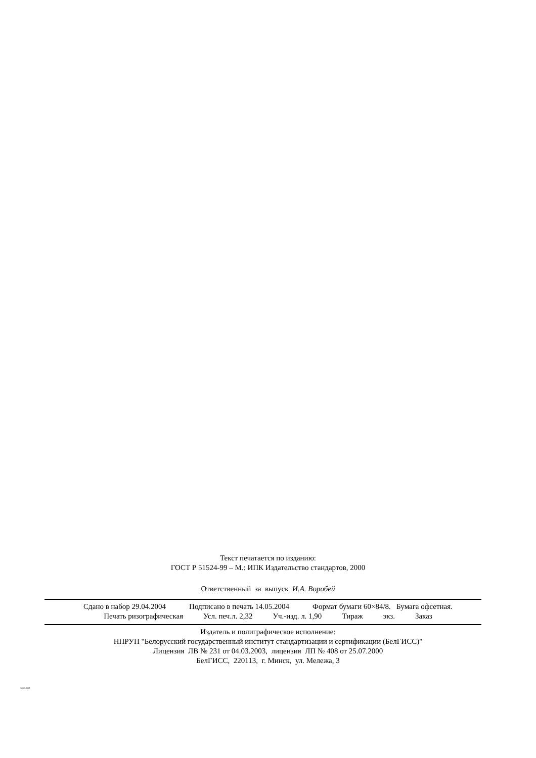Текст печатается по изданию:
ГОСТ Р 51524-99 – М.: ИПК Издательство стандартов, 2000
Ответственный за выпуск И.А. Воробей
Сдано в набор 29.04.2004 Подписано в печать 14.05.2004 Формат бумаги 60×84/8. Бумага офсетная.
Печать ризографическая Усл. печ.л. 2,32 Уч.-изд. л. 1,90 Тираж экз. Заказ
Издатель и полиграфическое исполнение:
НПРУП "Белорусский государственный институт стандартизации и сертификации (БелГИСС)"
Лицензия ЛВ № 231 от 04.03.2003, лицензия ЛП № 408 от 25.07.2000
БелГИСС, 220113, г. Минск, ул. Мележа, 3
30007-2002